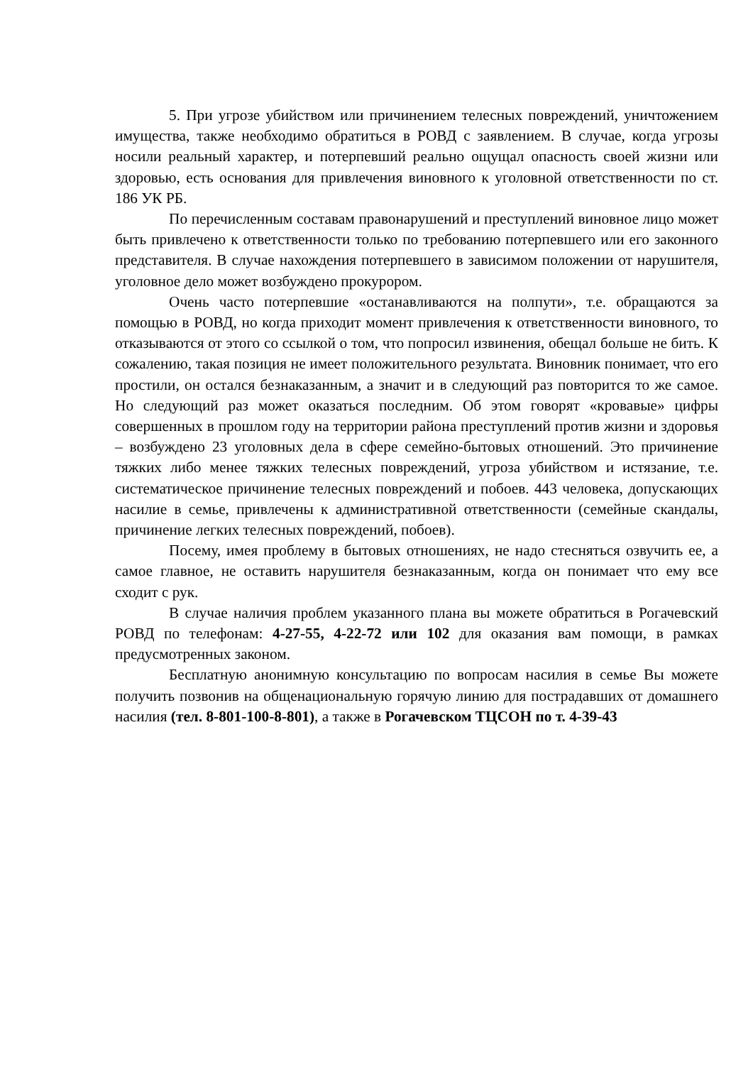5. При угрозе убийством или причинением телесных повреждений, уничтожением имущества, также необходимо обратиться в РОВД с заявлением. В случае, когда угрозы носили реальный характер, и потерпевший реально ощущал опасность своей жизни или здоровью, есть основания для привлечения виновного к уголовной ответственности по ст. 186 УК РБ.
По перечисленным составам правонарушений и преступлений виновное лицо может быть привлечено к ответственности только по требованию потерпевшего или его законного представителя. В случае нахождения потерпевшего в зависимом положении от нарушителя, уголовное дело может возбуждено прокурором.
Очень часто потерпевшие «останавливаются на полпути», т.е. обращаются за помощью в РОВД, но когда приходит момент привлечения к ответственности виновного, то отказываются от этого со ссылкой о том, что попросил извинения, обещал больше не бить. К сожалению, такая позиция не имеет положительного результата. Виновник понимает, что его простили, он остался безнаказанным, а значит и в следующий раз повторится то же самое. Но следующий раз может оказаться последним. Об этом говорят «кровавые» цифры совершенных в прошлом году на территории района преступлений против жизни и здоровья – возбуждено 23 уголовных дела в сфере семейно-бытовых отношений. Это причинение тяжких либо менее тяжких телесных повреждений, угроза убийством и истязание, т.е. систематическое причинение телесных повреждений и побоев. 443 человека, допускающих насилие в семье, привлечены к административной ответственности (семейные скандалы, причинение легких телесных повреждений, побоев).
Посему, имея проблему в бытовых отношениях, не надо стесняться озвучить ее, а самое главное, не оставить нарушителя безнаказанным, когда он понимает что ему все сходит с рук.
В случае наличия проблем указанного плана вы можете обратиться в Рогачевский РОВД по телефонам: 4-27-55, 4-22-72 или 102 для оказания вам помощи, в рамках предусмотренных законом.
Бесплатную анонимную консультацию по вопросам насилия в семье Вы можете получить позвонив на общенациональную горячую линию для пострадавших от домашнего насилия (тел. 8-801-100-8-801), а также в Рогачевском ТЦСОН по т. 4-39-43